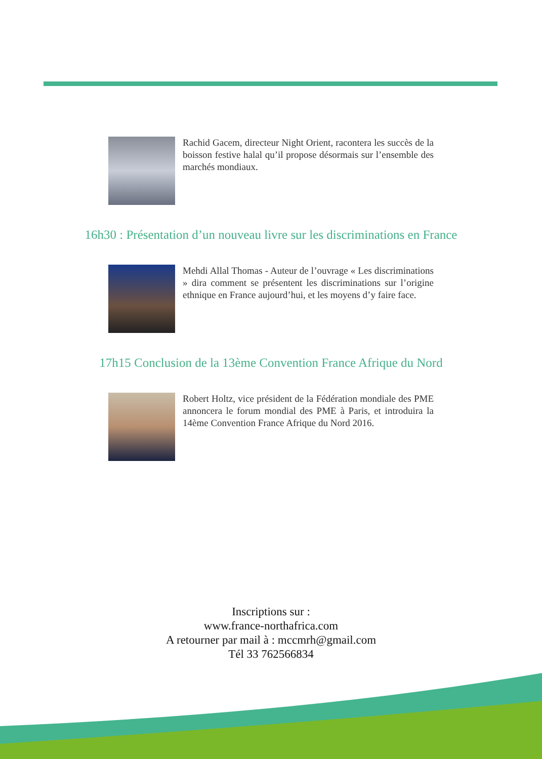Rachid Gacem, directeur Night Orient, racontera les succès de la boisson festive halal qu’il propose désormais sur l’ensemble des marchés mondiaux.
16h30 : Présentation d’un nouveau livre sur les discriminations en France
Mehdi Allal Thomas - Auteur de l’ouvrage « Les discriminations » dira comment se présentent les discriminations sur l’origine ethnique en France aujourd’hui, et les moyens d’y faire face.
17h15 Conclusion de la 13ème Convention France Afrique du Nord
Robert Holtz, vice président de la Fédération mondiale des PME annoncera le forum mondial des PME à Paris, et introduira la 14ème Convention France Afrique du Nord 2016.
Inscriptions sur :
www.france-northafrica.com
A retourner par mail à : mccmrh@gmail.com
Tél 33 762566834